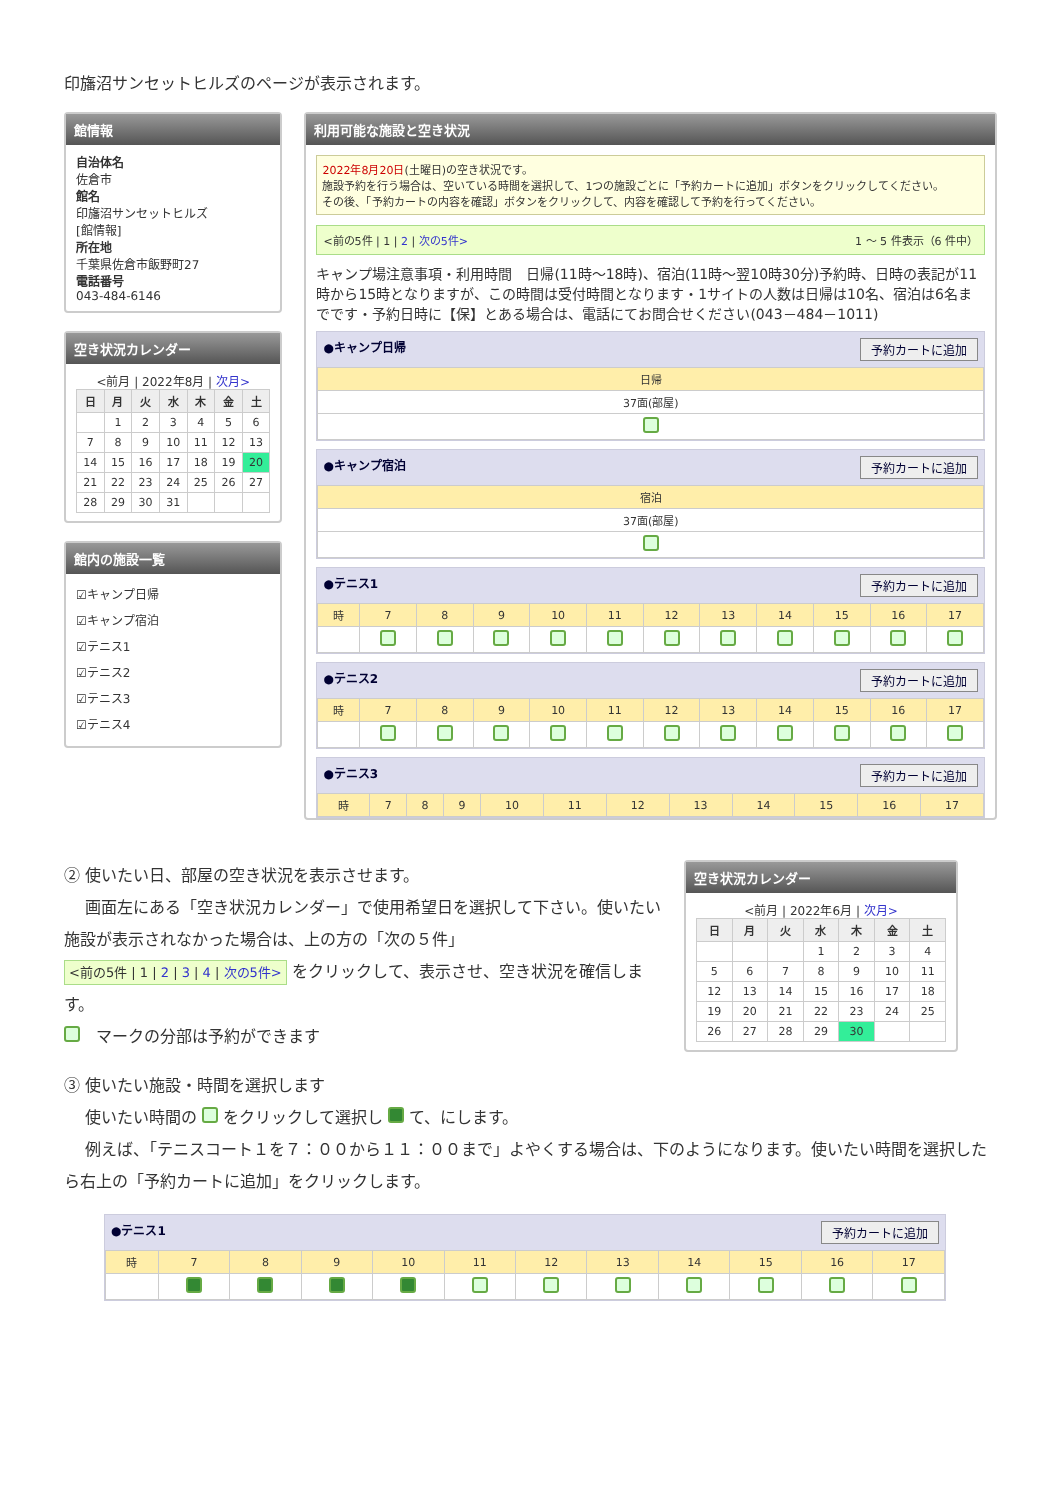印旛沼サンセットヒルズのページが表示されます。
館情報
自治体名
佐倉市
館名
印旛沼サンセットヒルズ
[館情報]
所在地
千葉県佐倉市飯野町27
電話番号
043-484-6146
空き状況カレンダー
<前月 | 2022年8月 | 次月>
| 日 | 月 | 火 | 水 | 木 | 金 | 土 |
| --- | --- | --- | --- | --- | --- | --- |
| | 1 | 2 | 3 | 4 | 5 | 6 |
| 7 | 8 | 9 | 10 | 11 | 12 | 13 |
| 14 | 15 | 16 | 17 | 18 | 19 | 20 |
| 21 | 22 | 23 | 24 | 25 | 26 | 27 |
| 28 | 29 | 30 | 31 | | | |
館内の施設一覧
☑キャンプ日帰
☑キャンプ宿泊
☑テニス1
☑テニス2
☑テニス3
☑テニス4
利用可能な施設と空き状況
2022年8月20日(土曜日)の空き状況です。
施設予約を行う場合は、空いている時間を選択して、1つの施設ごとに「予約カートに追加」ボタンをクリックしてください。
その後、「予約カートの内容を確認」ボタンをクリックして、内容を確認して予約を行ってください。
<前の5件 | 1 | 2 | 次の5件> 1 ～ 5 件表示（6 件中）
キャンプ場注意事項・利用時間　日帰(11時～18時)、宿泊(11時～翌10時30分)予約時、日時の表記が11時から15時となりますが、この時間は受付時間となります・1サイトの人数は日帰は10名、宿泊は6名までです・予約日時に【保】とある場合は、電話にてお問合せください(043－484－1011)
●キャンプ日帰 予約カートに追加
| 日帰 |
| 37面(部屋) |
●キャンプ宿泊 予約カートに追加
| 宿泊 |
| 37面(部屋) |
●テニス1 予約カートに追加
| 時 | 7 | 8 | 9 | 10 | 11 | 12 | 13 | 14 | 15 | 16 | 17 |
●テニス2 予約カートに追加
| 時 | 7 | 8 | 9 | 10 | 11 | 12 | 13 | 14 | 15 | 16 | 17 |
●テニス3 予約カートに追加
| 時 | 7 | 8 | 9 | 10 | 11 | 12 | 13 | 14 | 15 | 16 | 17 |
② 使いたい日、部屋の空き状況を表示させます。
　 画面左にある「空き状況カレンダー」で使用希望日を選択して下さい。使いたい施設が表示されなかった場合は、上の方の「次の５件」
<前の5件 | 1 | 2 | 3 | 4 | 次の5件> をクリックして、表示させ、空き状況を確信します。
　マークの分部は予約ができます
空き状況カレンダー
<前月 | 2022年6月 | 次月>
| 日 | 月 | 火 | 水 | 木 | 金 | 土 |
| --- | --- | --- | --- | --- | --- | --- |
| | | | 1 | 2 | 3 | 4 |
| 5 | 6 | 7 | 8 | 9 | 10 | 11 |
| 12 | 13 | 14 | 15 | 16 | 17 | 18 |
| 19 | 20 | 21 | 22 | 23 | 24 | 25 |
| 26 | 27 | 28 | 29 | 30 | | |
③ 使いたい施設・時間を選択します
　 使いたい時間の をクリックして選択し て、にします。
　 例えば、「テニスコート１を７：００から１１：００まで」よやくする場合は、下のようになります。使いたい時間を選択したら右上の「予約カートに追加」をクリックします。
●テニス1 予約カートに追加
| 時 | 7 | 8 | 9 | 10 | 11 | 12 | 13 | 14 | 15 | 16 | 17 |